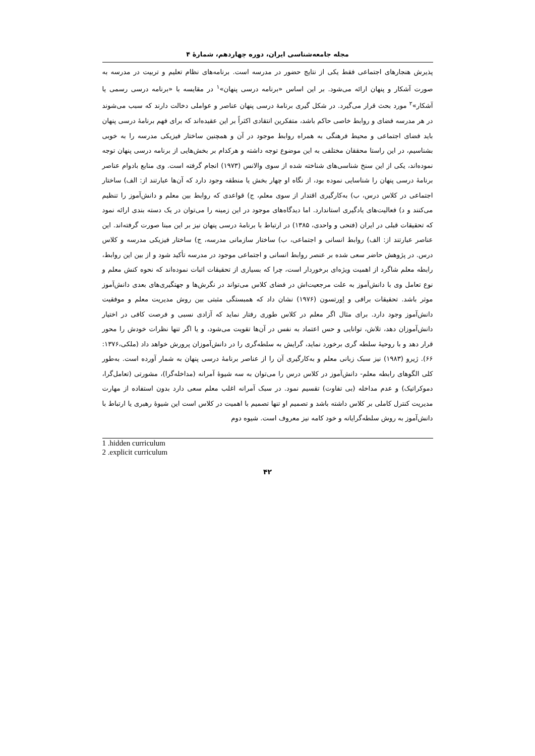مجله جامعه‌شناسی ایران، دوره چهاردهم، شمارهٔ ۴
پذیرش هنجارهای اجتماعی فقط یکی از نتایج حضور در مدرسه است. برنامه‌های نظام تعلیم و تربیت در مدرسه به صورت آشکار و پنهان ارائه می‌شود. بر این اساس «برنامه درسی پنهان»<sup>۱</sup> در مقایسه با «برنامه درسی رسمی یا آشکار»<sup>۲</sup> مورد بحث قرار می‌گیرد. در شکل گیری برنامهٔ درسی پنهان عناصر و عواملی دخالت دارند که سبب می‌شوند در هر مدرسه فضای و روابط خاصی حاکم باشد، متفکرین انتقادی اکثراً بر این عقیده‌اند که برای فهم برنامهٔ درسی پنهان باید فضای اجتماعی و محیط فرهنگی به همراه روابط موجود در آن و همچنین ساختار فیزیکی مدرسه را به خوبی بشناسیم، در این راستا محققان مختلفی به این موضوع توجه داشته و هرکدام بر بخش‌هایی از برنامه درسی پنهان توجه نموده‌اند، یکی از این سنخ شناسی‌های شناخته شده از سوی والانس (۱۹۷۳) انجام گرفته است. وی منابع بادوام عناصر برنامهٔ درسی پنهان را شناسایی نموده بود، از نگاه او چهار بخش یا منطقه وجود دارد که آن‌ها عبارتند از: الف) ساختار اجتماعی در کلاس درس، ب) به‌کارگیری اقتدار از سوی معلم، ج) قواعدی که روابط بین معلم و دانش‌آموز را تنظیم می‌کنند و د) فعالیت‌های یادگیری استاندارد. اما دیدگاه‌های موجود در این زمینه را می‌توان در یک دسته بندی ارائه نمود که تحقیقات قبلی در ایران (فتحی و واحدی، ۱۳۸۵) در ارتباط با برنامهٔ درسی پنهان نیز بر این مبنا صورت گرفته‌اند. این عناصر عبارتند از: الف) روابط انسانی و اجتماعی، ب) ساختار سازمانی مدرسه، ج) ساختار فیزیکی مدرسه و کلاس درس. در پژوهش حاضر سعی شده بر عنصر روابط انسانی و اجتماعی موجود در مدرسه تأکید شود و از بین این روابط، رابطه معلم شاگرد از اهمیت ویژه‌ای برخوردار است، چرا که بسیاری از تحقیقات اثبات نموده‌اند که نحوه کنش معلم و نوع تعامل وی با دانش‌آموز به علت مرجعیت‌اش در فضای کلاس می‌تواند در نگرش‌ها و جهتگیری‌های بعدی دانش‌آموز موثر باشد. تحقیقات برافی و اِورتسون (۱۹۷۶) نشان داد که همبستگی مثبتی بین روش مدیریت معلم و موفقیت دانش‌آموز وجود دارد. برای مثال اگر معلم در کلاس طوری رفتار نماید که آزادی نسبی و فرصت کافی در اختیار دانش‌آموزان دهد، تلاش، توانایی و حس اعتماد به نفس در آن‌ها تقویت می‌شود، و یا اگر تنها نظرات خودش را محور قرار دهد و با روحیهٔ سلطه گری برخورد نماید، گرایش به سلطه‌گری را در دانش‌آموزان پرورش خواهد داد (ملکی،۱۳۷۶: ۶۶). ژیرو (۱۹۸۳) نیز سبک زبانی معلم و به‌کارگیری آن را از عناصر برنامهٔ درسی پنهان به شمار آورده است. به‌طور کلی الگوهای رابطه معلم- دانش‌آموز در کلاس درس را می‌توان به سه شیوهٔ آمرانه (مداخله‌گرا)، مشورتی (تعامل‌گرا، دموکراتیک) و عدم مداخله (بی تفاوت) تقسیم نمود. در سبک آمرانه اغلب معلم سعی دارد بدون استفاده از مهارت مدیریت کنترل کاملی بر کلاس داشته باشد و تصمیم او تنها تصمیم با اهمیت در کلاس است این شیوهٔ رهبری یا ارتباط با دانش‌آموز به روش سلطه‌گرایانه و خود کامه نیز معروف است. شیوه دوم
1 .hidden curriculum
2 .explicit curriculum
۴۲